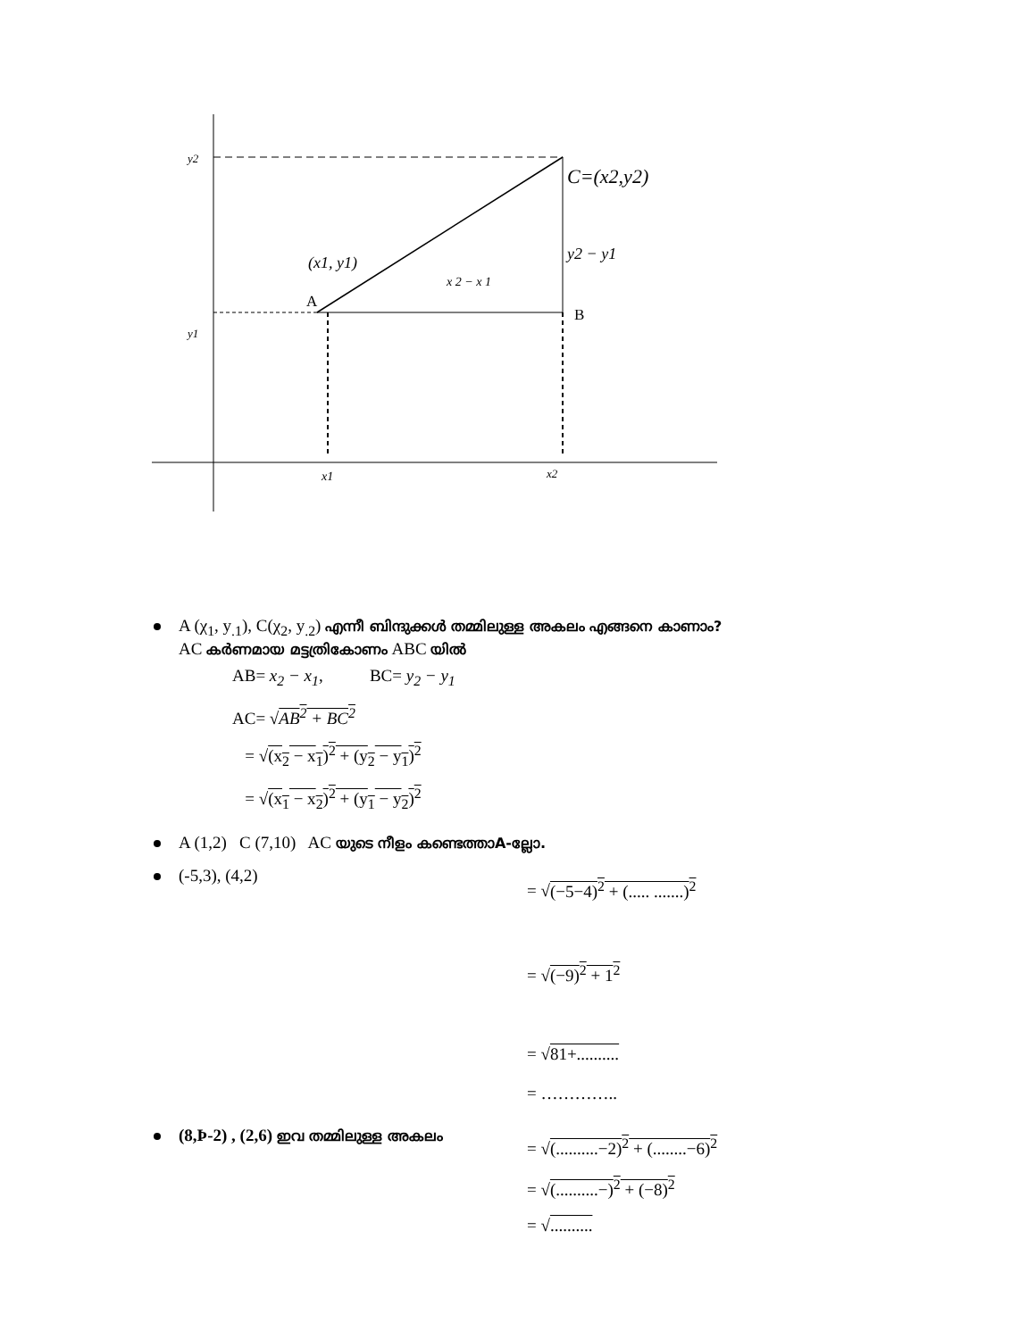y2
y1
C=(x2,y2)
y2 − y1
(x1, y1)
x 2 − x 1
A
B
x1
x2
A (χ<sub>1</sub>, y<sub>.1</sub>), C(χ<sub>2</sub>, y<sub>.2</sub>) എന്നീ ബിന്ദുക്കൾ തമ്മിലുള്ള അകലം എങ്ങനെ കാണാം?
AC കർണമായ മട്ടത്രികോണം ABC യിൽ
AB= x<sub>2</sub> − x<sub>1</sub>, BC= y<sub>2</sub> − y<sub>1</sub>
AC= √AB<sup>2</sup> + BC<sup>2</sup>
= √(x<sub>2</sub> − x<sub>1</sub>)<sup>2</sup> + (y<sub>2</sub> − y<sub>1</sub>)<sup>2</sup>
= √(x<sub>1</sub> − x<sub>2</sub>)<sup>2</sup> + (y<sub>1</sub> − y<sub>2</sub>)<sup>2</sup>
A (1,2) C (7,10) AC യുടെ നീളം കണ്ടെത്താA-ല്ലോ.
(-5,3), (4,2)
= √(−5−4)<sup>2</sup> + (..... .......)<sup>2</sup>
= √(−9)<sup>2</sup> + 1<sup>2</sup>
= √81+..........
= …………..
(8,Þ-2) , (2,6) ഇവ തമ്മിലുള്ള അകലം
= √(..........−2)<sup>2</sup> + (........−6)<sup>2</sup>
= √(..........−)<sup>2</sup> + (−8)<sup>2</sup>
= √..........